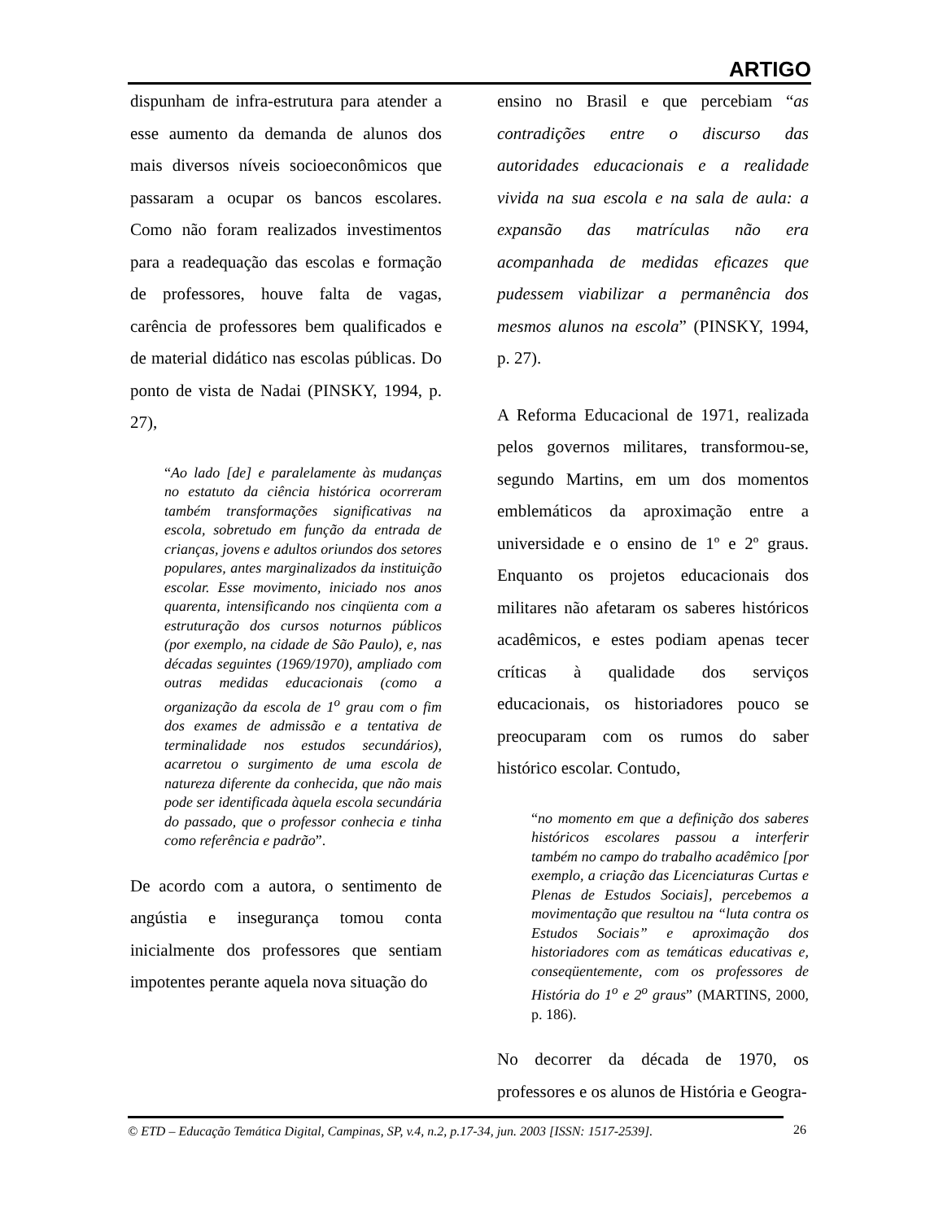ARTIGO
dispunham de infra-estrutura para atender a esse aumento da demanda de alunos dos mais diversos níveis socioeconômicos que passaram a ocupar os bancos escolares. Como não foram realizados investimentos para a readequação das escolas e formação de professores, houve falta de vagas, carência de professores bem qualificados e de material didático nas escolas públicas. Do ponto de vista de Nadai (PINSKY, 1994, p. 27),
“Ao lado [de] e paralelamente às mudanças no estatuto da ciência histórica ocorreram também transformações significativas na escola, sobretudo em função da entrada de crianças, jovens e adultos oriundos dos setores populares, antes marginalizados da instituição escolar. Esse movimento, iniciado nos anos quarenta, intensificando nos cinqüenta com a estruturação dos cursos noturnos públicos (por exemplo, na cidade de São Paulo), e, nas décadas seguintes (1969/1970), ampliado com outras medidas educacionais (como a organização da escola de 1<sup>o</sup> grau com o fim dos exames de admissão e a tentativa de terminalidade nos estudos secundários), acarretou o surgimento de uma escola de natureza diferente da conhecida, que não mais pode ser identificada àquela escola secundária do passado, que o professor conhecia e tinha como referência e padrão”.
De acordo com a autora, o sentimento de angústia e insegurança tomou conta inicialmente dos professores que sentiam impotentes perante aquela nova situação do
ensino no Brasil e que percebiam “as contradições entre o discurso das autoridades educacionais e a realidade vivida na sua escola e na sala de aula: a expansão das matrículas não era acompanhada de medidas eficazes que pudessem viabilizar a permanência dos mesmos alunos na escola” (PINSKY, 1994, p. 27).
A Reforma Educacional de 1971, realizada pelos governos militares, transformou-se, segundo Martins, em um dos momentos emblemáticos da aproximação entre a universidade e o ensino de 1º e 2º graus. Enquanto os projetos educacionais dos militares não afetaram os saberes históricos acadêmicos, e estes podiam apenas tecer críticas à qualidade dos serviços educacionais, os historiadores pouco se preocuparam com os rumos do saber histórico escolar. Contudo,
“no momento em que a definição dos saberes históricos escolares passou a interferir também no campo do trabalho acadêmico [por exemplo, a criação das Licenciaturas Curtas e Plenas de Estudos Sociais], percebemos a movimentação que resultou na “luta contra os Estudos Sociais” e aproximação dos historiadores com as temáticas educativas e, conseqüentemente, com os professores de História do 1<sup>o</sup> e 2<sup>o</sup> graus” (MARTINS, 2000, p. 186).
No decorrer da década de 1970, os professores e os alunos de História e Geogra-
© ETD – Educação Temática Digital, Campinas, SP, v.4, n.2, p.17-34, jun. 2003 [ISSN: 1517-2539].
26